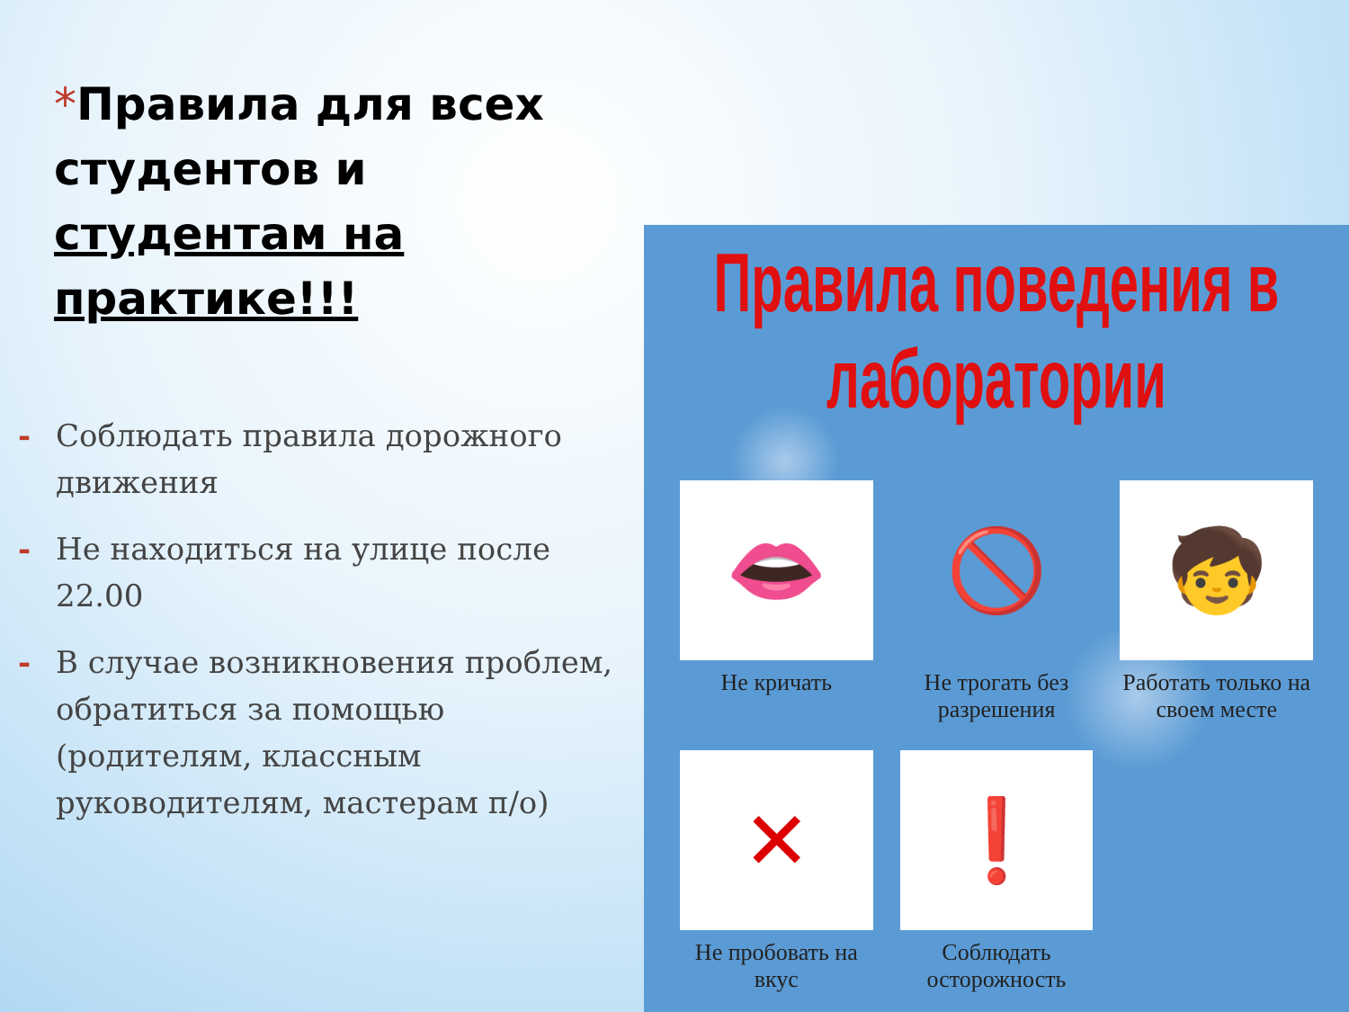*Правила для всех студентов и студентам на практике!!!
- Соблюдать правила дорожного движения
- Не находиться на улице после 22.00
- В случае возникновения проблем, обратиться за помощью (родителям, классным руководителям, мастерам п/о)
Правила поведения в лаборатории
👄
Не кричать
🚫
Не трогать без разрешения
🧒
Работать только на своем месте
✕
Не пробовать на вкус
❗
Соблюдать осторожность